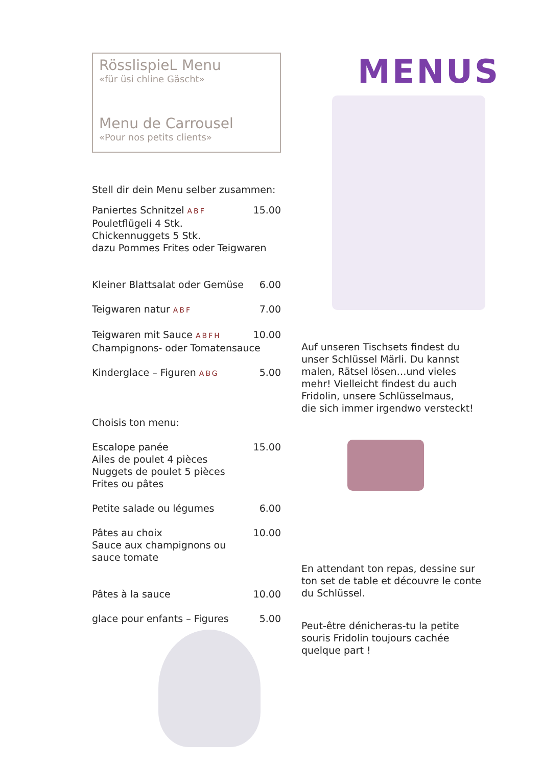RösslispieL Menu
«für üsi chline Gäscht»
Menu de Carrousel
«Pour nos petits clients»
Stell dir dein Menu selber zusammen:
Paniertes Schnitzel ABF 15.00
Pouletflügeli 4 Stk.
Chickennuggets 5 Stk.
dazu Pommes Frites oder Teigwaren
Kleiner Blattsalat oder Gemüse 6.00
Teigwaren natur ABF 7.00
Teigwaren mit Sauce ABFH 10.00
Champignons- oder Tomatensauce
Kinderglace – Figuren ABG 5.00
Choisis ton menu:
Escalope panée 15.00
Ailes de poulet 4 pièces
Nuggets de poulet 5 pièces
Frites ou pâtes
Petite salade ou légumes 6.00
Pâtes au choix 10.00
Sauce aux champignons ou
sauce tomate
Pâtes à la sauce 10.00
glace pour enfants – Figures 5.00
MENUS
Auf unseren Tischsets findest du unser Schlüssel Märli. Du kannst malen, Rätsel lösen…und vieles mehr! Vielleicht findest du auch Fridolin, unsere Schlüsselmaus,
die sich immer irgendwo versteckt!
En attendant ton repas, dessine sur ton set de table et découvre le conte du Schlüssel.
Peut-être dénicheras-tu la petite souris Fridolin toujours cachée quelque part !